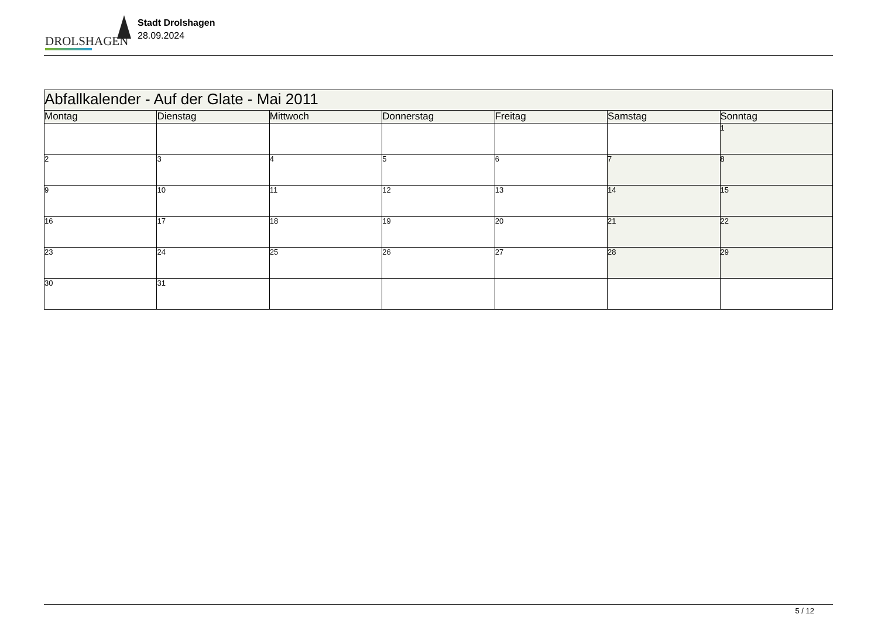DROLSHAGEN
Stadt Drolshagen
28.09.2024
| Abfallkalender - Auf der Glate - Mai 2011 | | | | | | |
| Montag | Dienstag | Mittwoch | Donnerstag | Freitag | Samstag | Sonntag |
| | | | | | | 1 |
| 2 | 3 | 4 | 5 | 6 | 7 | 8 |
| 9 | 10 | 11 | 12 | 13 | 14 | 15 |
| 16 | 17 | 18 | 19 | 20 | 21 | 22 |
| 23 | 24 | 25 | 26 | 27 | 28 | 29 |
| 30 | 31 | | | | | |
5 / 12